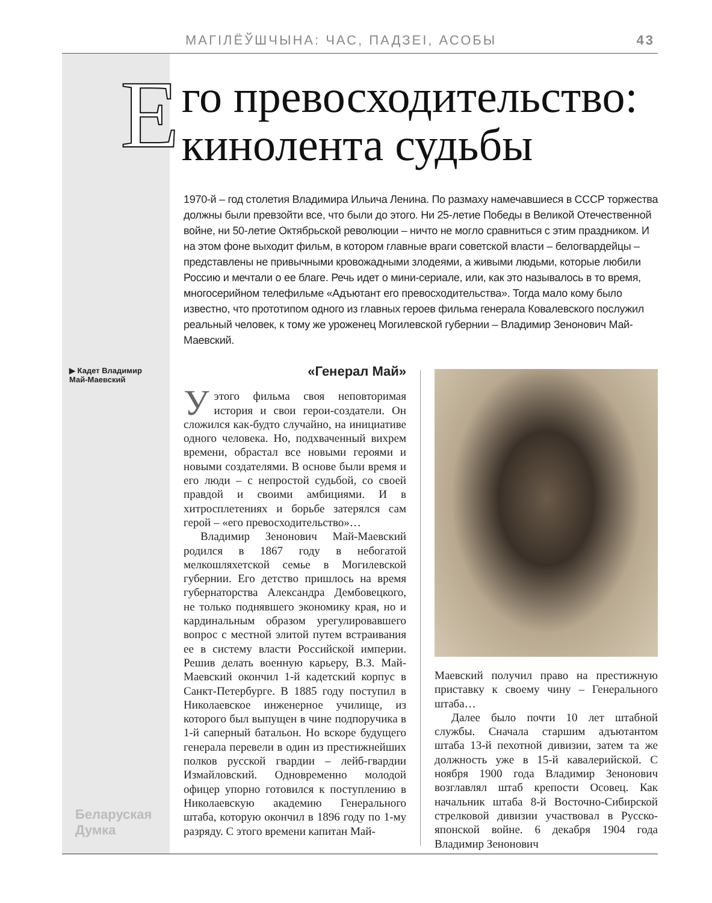МАГІЛЁЎШЧЫНА: ЧАС, ПАДЗЕІ, АСОБЫ 43
Его превосходительство:
кинолента судьбы
1970-й – год столетия Владимира Ильича Ленина. По размаху намечавшиеся в СССР торжества должны были превзойти все, что были до этого. Ни 25-летие Победы в Великой Отечественной войне, ни 50-летие Октябрьской революции – ничто не могло сравниться с этим праздником. И на этом фоне выходит фильм, в котором главные враги советской власти – белогвардейцы – представлены не привычными кровожадными злодеями, а живыми людьми, которые любили Россию и мечтали о ее благе. Речь идет о мини-сериале, или, как это называлось в то время, многосерийном телефильме «Адъютант его превосходительства». Тогда мало кому было известно, что прототипом одного из главных героев фильма генерала Ковалевского послужил реальный человек, к тому же уроженец Могилевской губернии – Владимир Зенонович Май-Маевский.
▶ Кадет Владимир Май-Маевский
«Генерал Май»
Уэтого фильма своя неповторимая история и свои герои-создатели. Он сложился как-будто случайно, на инициативе одного человека. Но, подхваченный вихрем времени, обрастал все новыми героями и новыми создателями. В основе были время и его люди – с непростой судьбой, со своей правдой и своими амбициями. И в хитросплетениях и борьбе затерялся сам герой – «его превосходительство»…
Владимир Зенонович Май-Маевский родился в 1867 году в небогатой мелкошляхетской семье в Могилевской губернии. Его детство пришлось на время губернаторства Александра Дембовецкого, не только поднявшего экономику края, но и кардинальным образом урегулировавшего вопрос с местной элитой путем встраивания ее в систему власти Российской империи. Решив делать военную карьеру, В.З. Май-Маевский окончил 1-й кадетский корпус в Санкт-Петербурге. В 1885 году поступил в Николаевское инженерное училище, из которого был выпущен в чине подпоручика в 1-й саперный батальон. Но вскоре будущего генерала перевели в один из престижнейших полков русской гвардии – лейб-гвардии Измайловский. Одновременно молодой офицер упорно готовился к поступлению в Николаевскую академию Генерального штаба, которую окончил в 1896 году по 1-му разряду. С этого времени капитан Май-
Маевский получил право на престижную приставку к своему чину – Генерального штаба…
Далее было почти 10 лет штабной службы. Сначала старшим адъютантом штаба 13-й пехотной дивизии, затем та же должность уже в 15-й кавалерийской. С ноября 1900 года Владимир Зенонович возглавлял штаб крепости Осовец. Как начальник штаба 8-й Восточно-Сибирской стрелковой дивизии участвовал в Русско-японской войне. 6 декабря 1904 года Владимир Зенонович
Беларуская
Думка